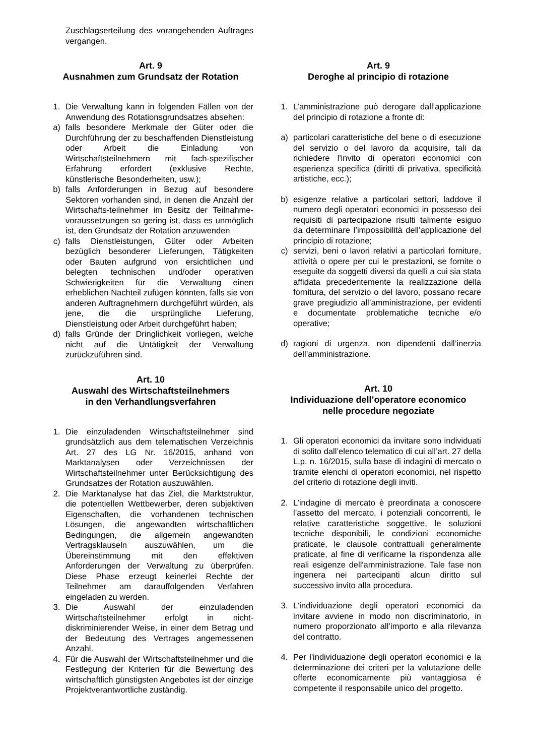Zuschlagserteilung des vorangehenden Auftrages vergangen.
Art. 9
Ausnahmen zum Grundsatz der Rotation
1. Die Verwaltung kann in folgenden Fällen von der Anwendung des Rotationsgrundsatzes absehen:
a) falls besondere Merkmale der Güter oder die Durchführung der zu beschaffenden Dienstleistung oder Arbeit die Einladung von Wirtschaftsteilnehmern mit fach-spezifischer Erfahrung erfordert (exklusive Rechte, künstlerische Besonderheiten, usw.);
b) falls Anforderungen in Bezug auf besondere Sektoren vorhanden sind, in denen die Anzahl der Wirtschafts-teilnehmer im Besitz der Teilnahme-voraussetzungen so gering ist, dass es unmöglich ist, den Grundsatz der Rotation anzuwenden
c) falls Dienstleistungen, Güter oder Arbeiten bezüglich besonderer Lieferungen, Tätigkeiten oder Bauten aufgrund von ersichtlichen und belegten technischen und/oder operativen Schwierigkeiten für die Verwaltung einen erheblichen Nachteil zufügen könnten, falls sie von anderen Auftragnehmern durchgeführt würden, als jene, die die ursprüngliche Lieferung, Dienstleistung oder Arbeit durchgeführt haben;
d) falls Gründe der Dringlichkeit vorliegen, welche nicht auf die Untätigkeit der Verwaltung zurückzuführen sind.
Art. 10
Auswahl des Wirtschaftsteilnehmers
in den Verhandlungsverfahren
1. Die einzuladenden Wirtschaftsteilnehmer sind grundsätzlich aus dem telematischen Verzeichnis Art. 27 des LG Nr. 16/2015, anhand von Marktanalysen oder Verzeichnissen der Wirtschaftsteilnehmer unter Berücksichtigung des Grundsatzes der Rotation auszuwählen.
2. Die Marktanalyse hat das Ziel, die Marktstruktur, die potentiellen Wettbewerber, deren subjektiven Eigenschaften, die vorhandenen technischen Lösungen, die angewandten wirtschaftlichen Bedingungen, die allgemein angewandten Vertragsklauseln auszuwählen, um die Übereinstimmung mit den effektiven Anforderungen der Verwaltung zu überprüfen. Diese Phase erzeugt keinerlei Rechte der Teilnehmer am darauffolgenden Verfahren eingeladen zu werden.
3. Die Auswahl der einzuladenden Wirtschaftsteilnehmer erfolgt in nicht-diskriminierender Weise, in einer dem Betrag und der Bedeutung des Vertrages angemessenen Anzahl.
4. Für die Auswahl der Wirtschaftsteilnehmer und die Festlegung der Kriterien für die Bewertung des wirtschaftlich günstigsten Angebotes ist der einzige Projektverantwortliche zuständig.
Art. 9
Deroghe al principio di rotazione
1. L’amministrazione può derogare dall’applicazione del principio di rotazione a fronte di:
a) particolari caratteristiche del bene o di esecuzione del servizio o del lavoro da acquisire, tali da richiedere l'invito di operatori economici con esperienza specifica (diritti di privativa, specificità artistiche, ecc.);
b) esigenze relative a particolari settori, laddove il numero degli operatori economici in possesso dei requisiti di partecipazione risulti talmente esiguo da determinare l’impossibilità dell’applicazione del principio di rotazione;
c) servizi, beni o lavori relativi a particolari forniture, attività o opere per cui le prestazioni, se fornite o eseguite da soggetti diversi da quelli a cui sia stata affidata precedentemente la realizzazione della fornitura, del servizio o del lavoro, possano recare grave pregiudizio all’amministrazione, per evidenti e documentate problematiche tecniche e/o operative;
d) ragioni di urgenza, non dipendenti dall’inerzia dell’amministrazione.
Art. 10
Individuazione dell’operatore economico
nelle procedure negoziate
1. Gli operatori economici da invitare sono individuati di solito dall’elenco telematico di cui all’art. 27 della L.p. n. 16/2015, sulla base di indagini di mercato o tramite elenchi di operatori economici, nel rispetto del criterio di rotazione degli inviti.
2. L’indagine di mercato è preordinata a conoscere l’assetto del mercato, i potenziali concorrenti, le relative caratteristiche soggettive, le soluzioni tecniche disponibili, le condizioni economiche praticate, le clausole contrattuali generalmente praticate, al fine di verificarne la rispondenza alle reali esigenze dell'amministrazione. Tale fase non ingenera nei partecipanti alcun diritto sul successivo invito alla procedura.
3. L'individuazione degli operatori economici da invitare avviene in modo non discriminatorio, in numero proporzionato all’importo e alla rilevanza del contratto.
4. Per l'individuazione degli operatori economici e la determinazione dei criteri per la valutazione delle offerte economicamente più vantaggiosa é competente il responsabile unico del progetto.